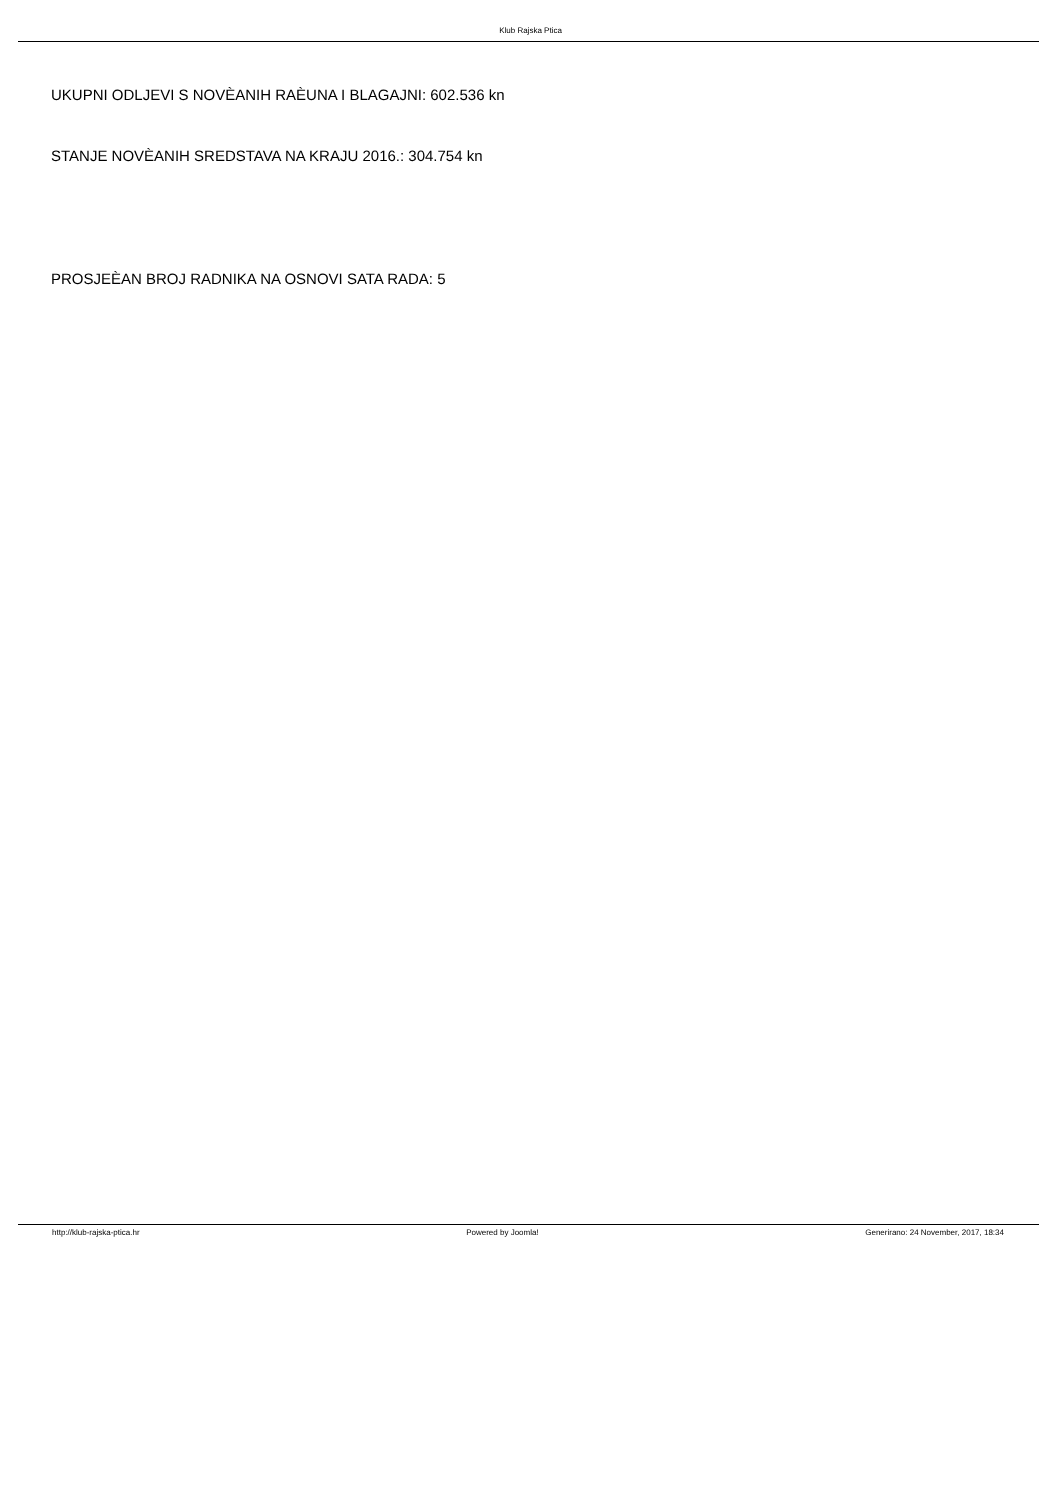Klub Rajska Ptica
UKUPNI ODLJEVI S NOVÈANIH RAÈUNA I BLAGAJNI: 602.536 kn
STANJE NOVÈANIH SREDSTAVA NA KRAJU 2016.: 304.754 kn
PROSJEÈAN BROJ RADNIKA NA OSNOVI SATA RADA: 5
http://klub-rajska-ptica.hr Powered by Joomla! Generirano: 24 November, 2017, 18:34